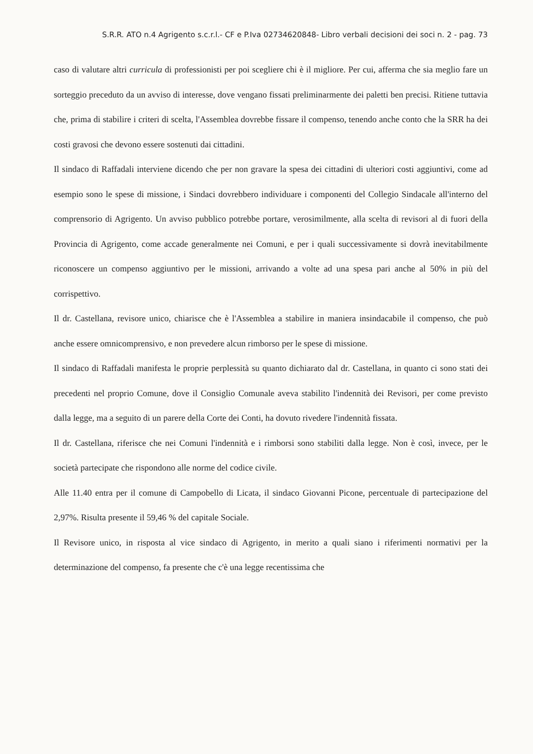S.R.R. ATO n.4 Agrigento s.c.r.l.- CF e P.Iva 02734620848- Libro verbali decisioni dei soci n. 2 - pag. 73
caso di valutare altri curricula di professionisti per poi scegliere chi è il migliore. Per cui, afferma che sia meglio fare un sorteggio preceduto da un avviso di interesse, dove vengano fissati preliminarmente dei paletti ben precisi. Ritiene tuttavia che, prima di stabilire i criteri di scelta, l'Assemblea dovrebbe fissare il compenso, tenendo anche conto che la SRR ha dei costi gravosi che devono essere sostenuti dai cittadini.
Il sindaco di Raffadali interviene dicendo che per non gravare la spesa dei cittadini di ulteriori costi aggiuntivi, come ad esempio sono le spese di missione, i Sindaci dovrebbero individuare i componenti del Collegio Sindacale all'interno del comprensorio di Agrigento. Un avviso pubblico potrebbe portare, verosimilmente, alla scelta di revisori al di fuori della Provincia di Agrigento, come accade generalmente nei Comuni, e per i quali successivamente si dovrà inevitabilmente riconoscere un compenso aggiuntivo per le missioni, arrivando a volte ad una spesa pari anche al 50% in più del corrispettivo.
Il dr. Castellana, revisore unico, chiarisce che è l'Assemblea a stabilire in maniera insindacabile il compenso, che può anche essere omnicomprensivo, e non prevedere alcun rimborso per le spese di missione.
Il sindaco di Raffadali manifesta le proprie perplessità su quanto dichiarato dal dr. Castellana, in quanto ci sono stati dei precedenti nel proprio Comune, dove il Consiglio Comunale aveva stabilito l'indennità dei Revisori, per come previsto dalla legge, ma a seguito di un parere della Corte dei Conti, ha dovuto rivedere l'indennità fissata.
Il dr. Castellana, riferisce che nei Comuni l'indennità e i rimborsi sono stabiliti dalla legge. Non è così, invece, per le società partecipate che rispondono alle norme del codice civile.
Alle 11.40 entra per il comune di Campobello di Licata, il sindaco Giovanni Picone, percentuale di partecipazione del 2,97%. Risulta presente il 59,46 % del capitale Sociale.
Il Revisore unico, in risposta al vice sindaco di Agrigento, in merito a quali siano i riferimenti normativi per la determinazione del compenso, fa presente che c'è una legge recentissima che